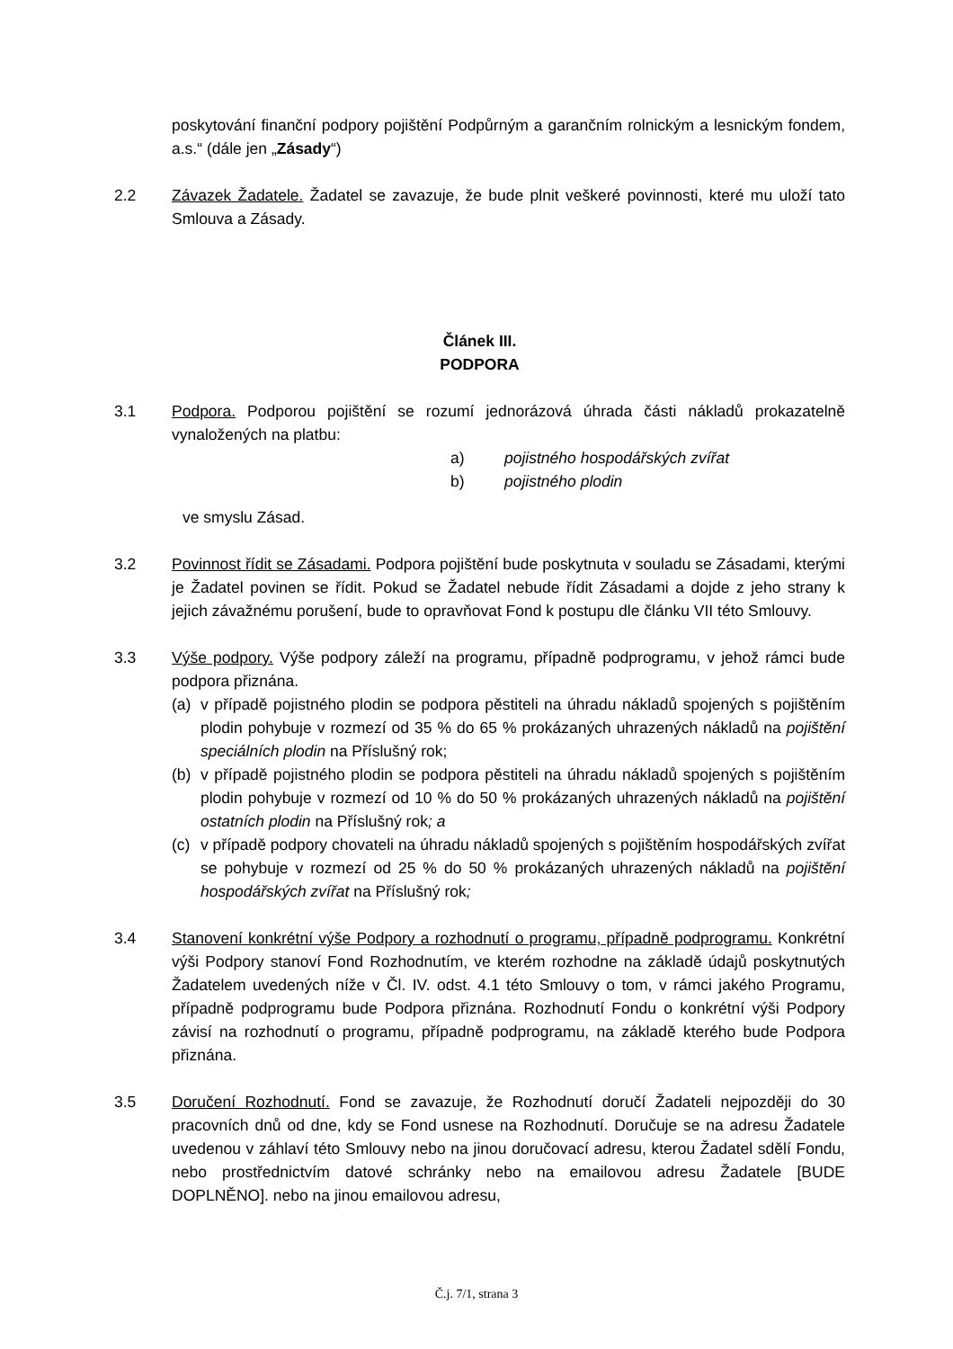poskytování finanční podpory pojištění Podpůrným a garančním rolnickým a lesnickým fondem, a.s.“ (dále jen „Zásady“)
2.2 Závazek Žadatele. Žadatel se zavazuje, že bude plnit veškeré povinnosti, které mu uloží tato Smlouva a Zásady.
Článek III.
PODPORA
3.1 Podpora. Podporou pojištění se rozumí jednorázová úhrada části nákladů prokazatelně vynaložených na platbu:
a) pojistného hospodářských zvířat
b) pojistného plodin
ve smyslu Zásad.
3.2 Povinnost řídit se Zásadami. Podpora pojištění bude poskytnuta v souladu se Zásadami, kterými je Žadatel povinen se řídit. Pokud se Žadatel nebude řídit Zásadami a dojde z jeho strany k jejich závažnému porušení, bude to opravňovat Fond k postupu dle článku VII této Smlouvy.
3.3 Výše podpory. Výše podpory záleží na programu, případně podprogramu, v jehož rámci bude podpora přiznána.
(a) v případě pojistného plodin se podpora pěstiteli na úhradu nákladů spojených s pojištěním plodin pohybuje v rozmezí od 35 % do 65 % prokázaných uhrazených nákladů na pojištění speciálních plodin na Příslušný rok;
(b) v případě pojistného plodin se podpora pěstiteli na úhradu nákladů spojených s pojištěním plodin pohybuje v rozmezí od 10 % do 50 % prokázaných uhrazených nákladů na pojištění ostatních plodin na Příslušný rok; a
(c) v případě podpory chovateli na úhradu nákladů spojených s pojištěním hospodářských zvířat se pohybuje v rozmezí od 25 % do 50 % prokázaných uhrazených nákladů na pojištění hospodářských zvířat na Příslušný rok;
3.4 Stanovení konkrétní výše Podpory a rozhodnutí o programu, případně podprogramu. Konkrétní výši Podpory stanoví Fond Rozhodnutím, ve kterém rozhodne na základě údajů poskytnutých Žadatelem uvedených níže v Čl. IV. odst. 4.1 této Smlouvy o tom, v rámci jakého Programu, případně podprogramu bude Podpora přiznána. Rozhodnutí Fondu o konkrétní výši Podpory závisí na rozhodnutí o programu, případně podprogramu, na základě kterého bude Podpora přiznána.
3.5 Doručení Rozhodnutí. Fond se zavazuje, že Rozhodnutí doručí Žadateli nejpozději do 30 pracovních dnů od dne, kdy se Fond usnese na Rozhodnutí. Doručuje se na adresu Žadatele uvedenou v záhlaví této Smlouvy nebo na jinou doručovací adresu, kterou Žadatel sdělí Fondu, nebo prostřednictvím datové schránky nebo na emailovou adresu Žadatele [BUDE DOPLNĚNO]. nebo na jinou emailovou adresu,
Č.j. 7/1, strana 3